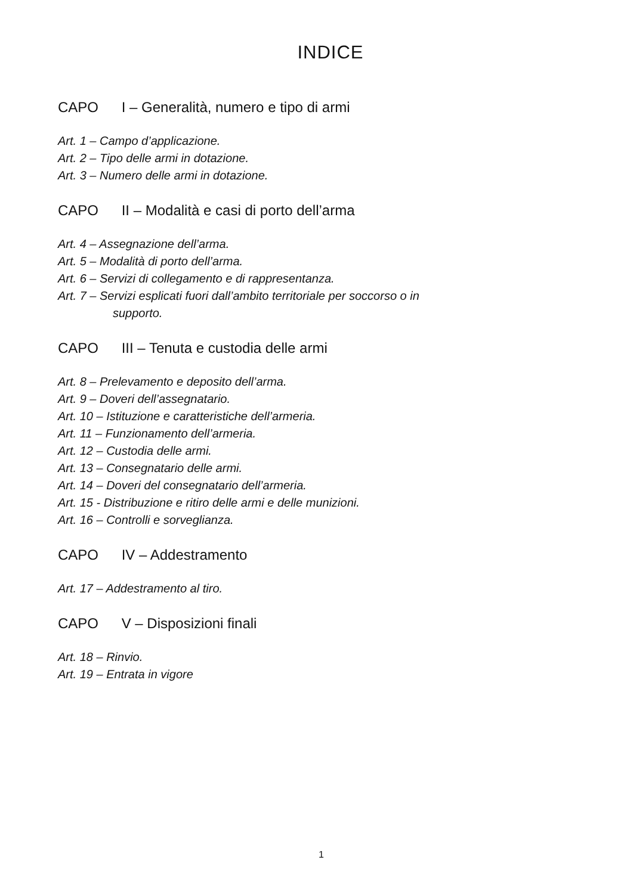INDICE
CAPO I – Generalità, numero e tipo di armi
Art. 1 – Campo d’applicazione.
Art. 2 – Tipo delle armi in dotazione.
Art. 3 – Numero delle armi in dotazione.
CAPO II – Modalità e casi di porto dell’arma
Art. 4 – Assegnazione dell’arma.
Art. 5 – Modalità di porto dell’arma.
Art. 6 – Servizi di collegamento e di rappresentanza.
Art. 7 – Servizi esplicati fuori dall’ambito territoriale per soccorso o in
supporto.
CAPO III – Tenuta e custodia delle armi
Art. 8 – Prelevamento e deposito dell’arma.
Art. 9 – Doveri dell’assegnatario.
Art. 10 – Istituzione e caratteristiche dell’armeria.
Art. 11 – Funzionamento dell’armeria.
Art. 12 – Custodia delle armi.
Art. 13 – Consegnatario delle armi.
Art. 14 – Doveri del consegnatario dell’armeria.
Art. 15 - Distribuzione e ritiro delle armi e delle munizioni.
Art. 16 – Controlli e sorveglianza.
CAPO IV – Addestramento
Art. 17 – Addestramento al tiro.
CAPO V – Disposizioni finali
Art. 18 – Rinvio.
Art. 19 – Entrata in vigore
1